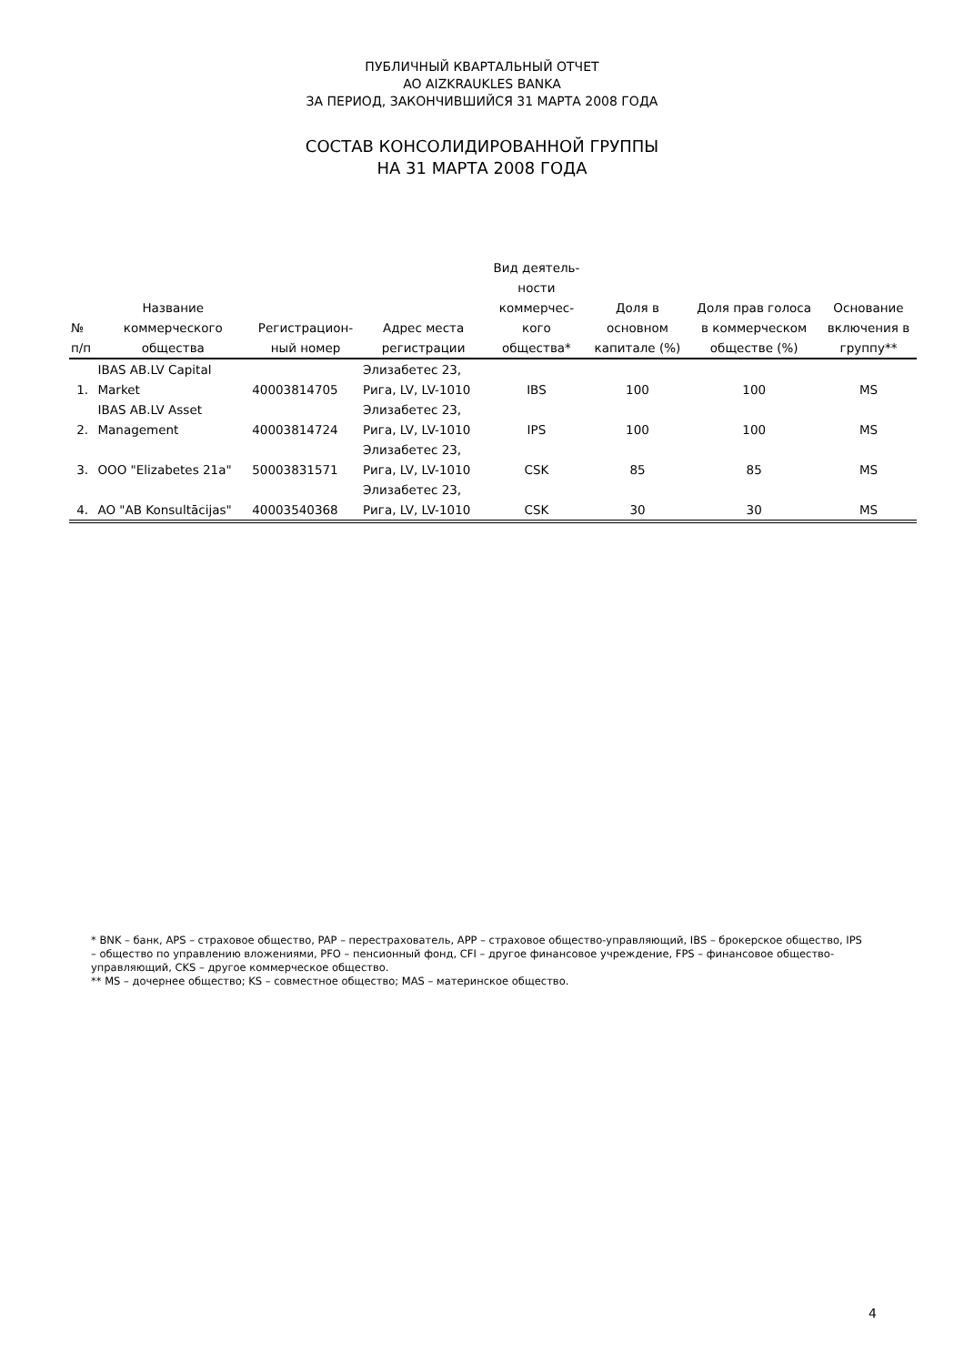ПУБЛИЧНЫЙ КВАРТАЛЬНЫЙ ОТЧЕТ
AO AIZKRAUKLES BANKA
ЗА ПЕРИОД, ЗАКОНЧИВШИЙСЯ 31 МАРТА 2008 ГОДА
СОСТАВ КОНСОЛИДИРОВАННОЙ ГРУППЫ
НА 31 МАРТА 2008 ГОДА
| № п/п | Название коммерческого общества | Регистрацион- ный номер | Адрес места регистрации | Вид деятель- ности коммерчес- кого общества* | Доля в основном капитале (%) | Доля прав голоса в коммерческом обществе (%) | Основание включения в группу** |
| --- | --- | --- | --- | --- | --- | --- | --- |
| 1. | IBAS AB.LV Capital Market | 40003814705 | Элизабетес 23, Рига, LV, LV-1010 | IBS | 100 | 100 | MS |
| 2. | IBAS AB.LV Asset Management | 40003814724 | Элизабетес 23, Рига, LV, LV-1010 | IPS | 100 | 100 | MS |
| 3. | OOO "Elizabetes 21a" | 50003831571 | Элизабетес 23, Рига, LV, LV-1010 | CSK | 85 | 85 | MS |
| 4. | AO "AB Konsultācijas" | 40003540368 | Элизабетес 23, Рига, LV, LV-1010 | CSK | 30 | 30 | MS |
* BNK – банк, APS – страховое общество, PAP – перестрахователь, APP – страховое общество-управляющий, IBS – брокерское общество, IPS – общество по управлению вложениями, PFO – пенсионный фонд, CFI – другое финансовое учреждение, FPS – финансовое общество-управляющий, CKS – другое коммерческое общество.
** MS – дочернее общество; KS – совместное общество; MAS – материнское общество.
4